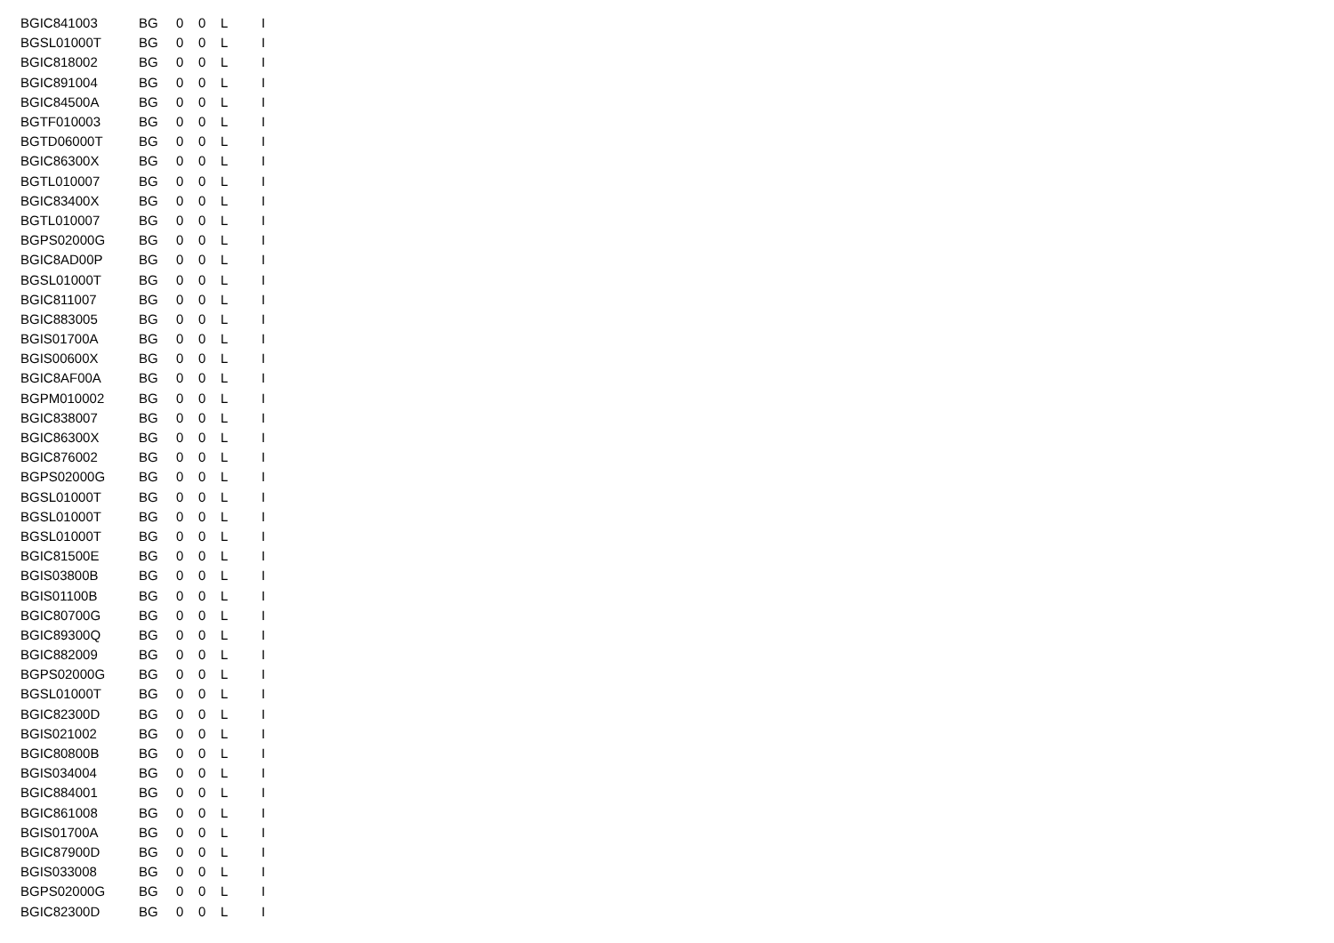| BGIC841003 | BG | 0 | 0 | L | I |
| BGSL01000T | BG | 0 | 0 | L | I |
| BGIC818002 | BG | 0 | 0 | L | I |
| BGIC891004 | BG | 0 | 0 | L | I |
| BGIC84500A | BG | 0 | 0 | L | I |
| BGTF010003 | BG | 0 | 0 | L | I |
| BGTD06000T | BG | 0 | 0 | L | I |
| BGIC86300X | BG | 0 | 0 | L | I |
| BGTL010007 | BG | 0 | 0 | L | I |
| BGIC83400X | BG | 0 | 0 | L | I |
| BGTL010007 | BG | 0 | 0 | L | I |
| BGPS02000G | BG | 0 | 0 | L | I |
| BGIC8AD00P | BG | 0 | 0 | L | I |
| BGSL01000T | BG | 0 | 0 | L | I |
| BGIC811007 | BG | 0 | 0 | L | I |
| BGIC883005 | BG | 0 | 0 | L | I |
| BGIS01700A | BG | 0 | 0 | L | I |
| BGIS00600X | BG | 0 | 0 | L | I |
| BGIC8AF00A | BG | 0 | 0 | L | I |
| BGPM010002 | BG | 0 | 0 | L | I |
| BGIC838007 | BG | 0 | 0 | L | I |
| BGIC86300X | BG | 0 | 0 | L | I |
| BGIC876002 | BG | 0 | 0 | L | I |
| BGPS02000G | BG | 0 | 0 | L | I |
| BGSL01000T | BG | 0 | 0 | L | I |
| BGSL01000T | BG | 0 | 0 | L | I |
| BGSL01000T | BG | 0 | 0 | L | I |
| BGIC81500E | BG | 0 | 0 | L | I |
| BGIS03800B | BG | 0 | 0 | L | I |
| BGIS01100B | BG | 0 | 0 | L | I |
| BGIC80700G | BG | 0 | 0 | L | I |
| BGIC89300Q | BG | 0 | 0 | L | I |
| BGIC882009 | BG | 0 | 0 | L | I |
| BGPS02000G | BG | 0 | 0 | L | I |
| BGSL01000T | BG | 0 | 0 | L | I |
| BGIC82300D | BG | 0 | 0 | L | I |
| BGIS021002 | BG | 0 | 0 | L | I |
| BGIC80800B | BG | 0 | 0 | L | I |
| BGIS034004 | BG | 0 | 0 | L | I |
| BGIC884001 | BG | 0 | 0 | L | I |
| BGIC861008 | BG | 0 | 0 | L | I |
| BGIS01700A | BG | 0 | 0 | L | I |
| BGIC87900D | BG | 0 | 0 | L | I |
| BGIS033008 | BG | 0 | 0 | L | I |
| BGPS02000G | BG | 0 | 0 | L | I |
| BGIC82300D | BG | 0 | 0 | L | I |